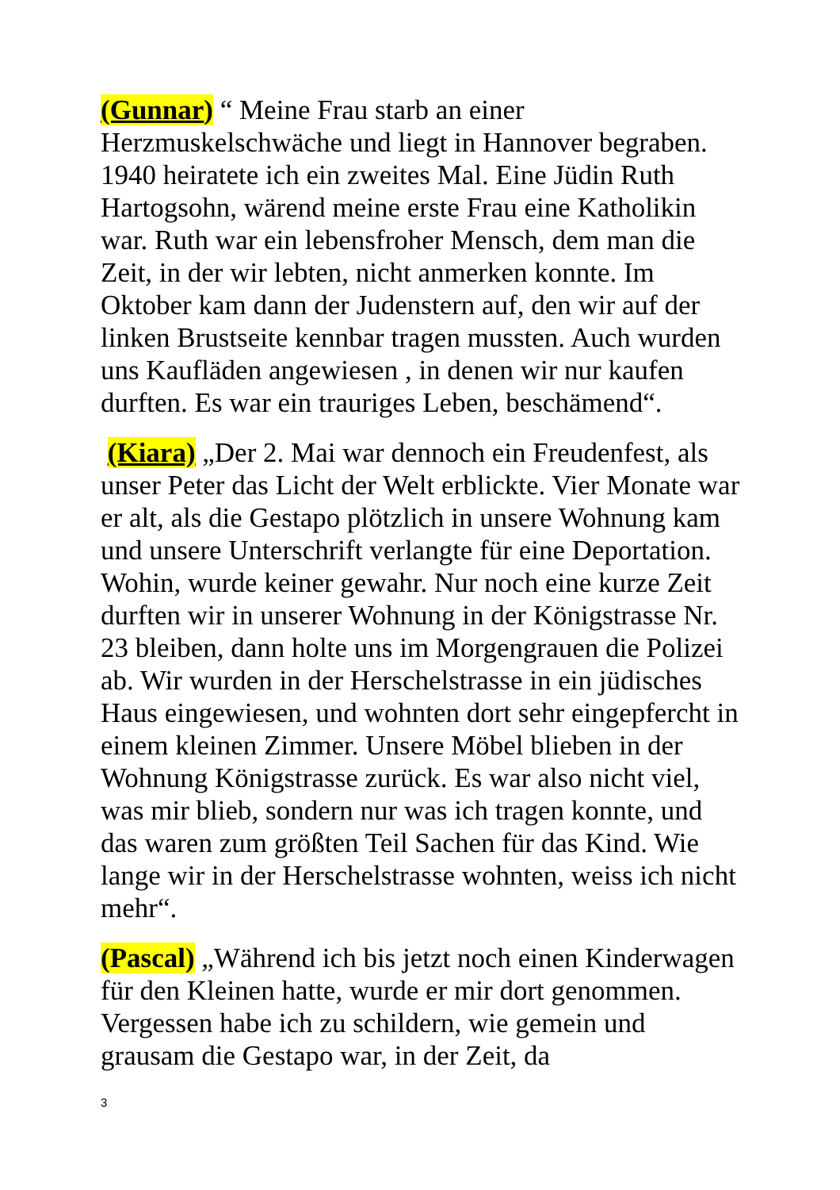(Gunnar) “ Meine Frau starb an einer Herzmuskelschwäche und liegt in Hannover begraben. 1940 heiratete ich ein zweites Mal. Eine Jüdin Ruth Hartogsohn, wärend meine erste Frau eine Katholikin war. Ruth war ein lebensfroher Mensch, dem man die Zeit, in der wir lebten, nicht anmerken konnte. Im Oktober kam dann der Judenstern auf, den wir auf der linken Brustseite kennbar tragen mussten. Auch wurden uns Kaufläden angewiesen , in denen wir nur kaufen durften. Es war ein trauriges Leben, beschämend“.
(Kiara) „Der 2. Mai war dennoch ein Freudenfest, als unser Peter das Licht der Welt erblickte. Vier Monate war er alt, als die Gestapo plötzlich in unsere Wohnung kam und unsere Unterschrift verlangte für eine Deportation. Wohin, wurde keiner gewahr. Nur noch eine kurze Zeit durften wir in unserer Wohnung in der Königstrasse Nr. 23 bleiben, dann holte uns im Morgengrauen die Polizei ab. Wir wurden in der Herschelstrasse in ein jüdisches Haus eingewiesen, und wohnten dort sehr eingepfercht in einem kleinen Zimmer. Unsere Möbel blieben in der Wohnung Königstrasse zurück. Es war also nicht viel, was mir blieb, sondern nur was ich tragen konnte, und das waren zum größten Teil Sachen für das Kind. Wie lange wir in der Herschelstrasse wohnten, weiss ich nicht mehr“.
(Pascal) „Während ich bis jetzt noch einen Kinderwagen für den Kleinen hatte, wurde er mir dort genommen. Vergessen habe ich zu schildern, wie gemein und grausam die Gestapo war, in der Zeit, da
3